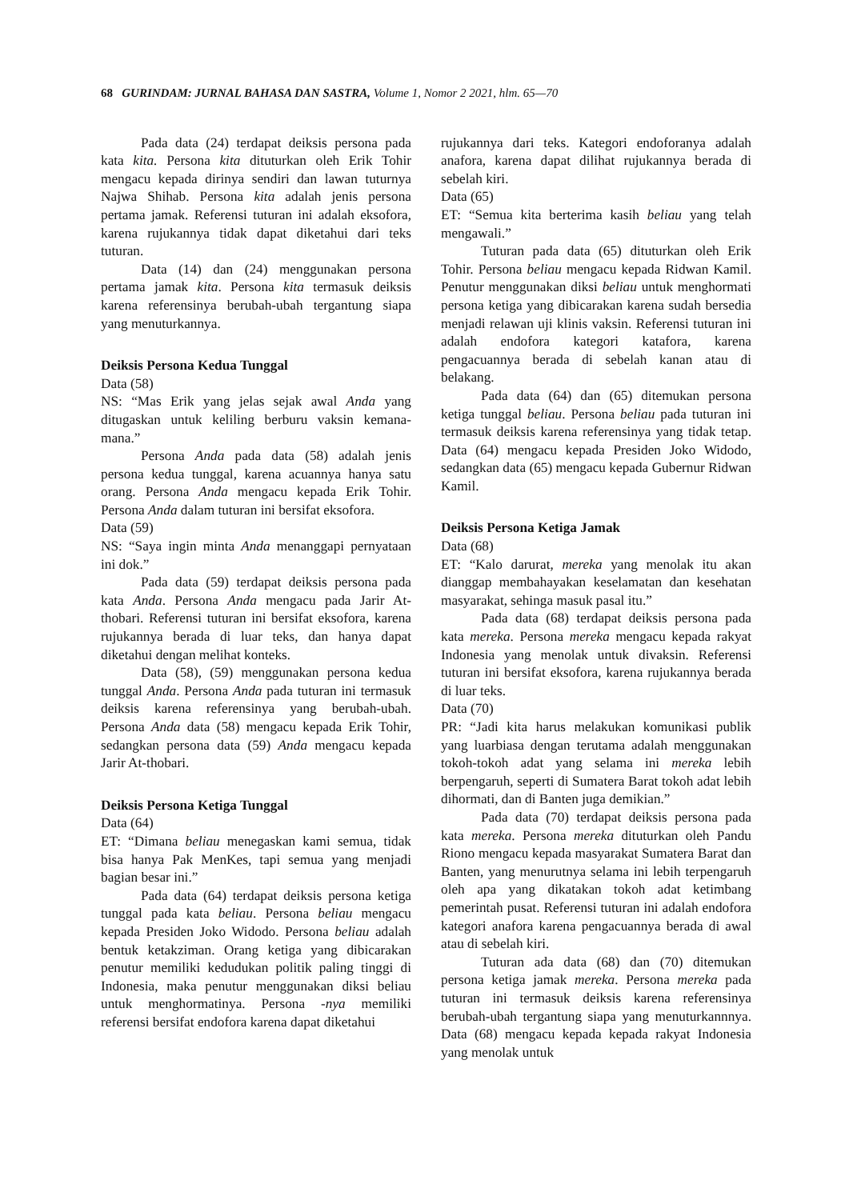68 GURINDAM: JURNAL BAHASA DAN SASTRA, Volume 1, Nomor 2 2021, hlm. 65—70
Pada data (24) terdapat deiksis persona pada kata kita. Persona kita dituturkan oleh Erik Tohir mengacu kepada dirinya sendiri dan lawan tuturnya Najwa Shihab. Persona kita adalah jenis persona pertama jamak. Referensi tuturan ini adalah eksofora, karena rujukannya tidak dapat diketahui dari teks tuturan.
Data (14) dan (24) menggunakan persona pertama jamak kita. Persona kita termasuk deiksis karena referensinya berubah-ubah tergantung siapa yang menuturkannya.
Deiksis Persona Kedua Tunggal
Data (58)
NS: “Mas Erik yang jelas sejak awal Anda yang ditugaskan untuk keliling berburu vaksin kemana-mana.”
Persona Anda pada data (58) adalah jenis persona kedua tunggal, karena acuannya hanya satu orang. Persona Anda mengacu kepada Erik Tohir. Persona Anda dalam tuturan ini bersifat eksofora.
Data (59)
NS: “Saya ingin minta Anda menanggapi pernyataan ini dok.”
Pada data (59) terdapat deiksis persona pada kata Anda. Persona Anda mengacu pada Jarir At-thobari. Referensi tuturan ini bersifat eksofora, karena rujukannya berada di luar teks, dan hanya dapat diketahui dengan melihat konteks.
Data (58), (59) menggunakan persona kedua tunggal Anda. Persona Anda pada tuturan ini termasuk deiksis karena referensinya yang berubah-ubah. Persona Anda data (58) mengacu kepada Erik Tohir, sedangkan persona data (59) Anda mengacu kepada Jarir At-thobari.
Deiksis Persona Ketiga Tunggal
Data (64)
ET: “Dimana beliau menegaskan kami semua, tidak bisa hanya Pak MenKes, tapi semua yang menjadi bagian besar ini.”
Pada data (64) terdapat deiksis persona ketiga tunggal pada kata beliau. Persona beliau mengacu kepada Presiden Joko Widodo. Persona beliau adalah bentuk ketakziman. Orang ketiga yang dibicarakan penutur memiliki kedudukan politik paling tinggi di Indonesia, maka penutur menggunakan diksi beliau untuk menghormatinya. Persona -nya memiliki referensi bersifat endofora karena dapat diketahui
rujukannya dari teks. Kategori endoforanya adalah anafora, karena dapat dilihat rujukannya berada di sebelah kiri.
Data (65)
ET: “Semua kita berterima kasih beliau yang telah mengawali.”
Tuturan pada data (65) dituturkan oleh Erik Tohir. Persona beliau mengacu kepada Ridwan Kamil. Penutur menggunakan diksi beliau untuk menghormati persona ketiga yang dibicarakan karena sudah bersedia menjadi relawan uji klinis vaksin. Referensi tuturan ini adalah endofora kategori katafora, karena pengacuannya berada di sebelah kanan atau di belakang.
Pada data (64) dan (65) ditemukan persona ketiga tunggal beliau. Persona beliau pada tuturan ini termasuk deiksis karena referensinya yang tidak tetap. Data (64) mengacu kepada Presiden Joko Widodo, sedangkan data (65) mengacu kepada Gubernur Ridwan Kamil.
Deiksis Persona Ketiga Jamak
Data (68)
ET: “Kalo darurat, mereka yang menolak itu akan dianggap membahayakan keselamatan dan kesehatan masyarakat, sehinga masuk pasal itu.”
Pada data (68) terdapat deiksis persona pada kata mereka. Persona mereka mengacu kepada rakyat Indonesia yang menolak untuk divaksin. Referensi tuturan ini bersifat eksofora, karena rujukannya berada di luar teks.
Data (70)
PR: “Jadi kita harus melakukan komunikasi publik yang luarbiasa dengan terutama adalah menggunakan tokoh-tokoh adat yang selama ini mereka lebih berpengaruh, seperti di Sumatera Barat tokoh adat lebih dihormati, dan di Banten juga demikian.”
Pada data (70) terdapat deiksis persona pada kata mereka. Persona mereka dituturkan oleh Pandu Riono mengacu kepada masyarakat Sumatera Barat dan Banten, yang menurutnya selama ini lebih terpengaruh oleh apa yang dikatakan tokoh adat ketimbang pemerintah pusat. Referensi tuturan ini adalah endofora kategori anafora karena pengacuannya berada di awal atau di sebelah kiri.
Tuturan ada data (68) dan (70) ditemukan persona ketiga jamak mereka. Persona mereka pada tuturan ini termasuk deiksis karena referensinya berubah-ubah tergantung siapa yang menuturkannnya. Data (68) mengacu kepada kepada rakyat Indonesia yang menolak untuk